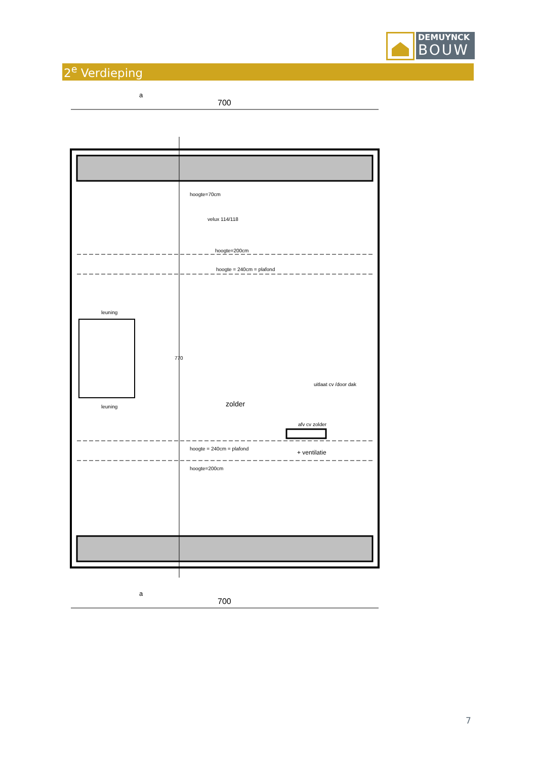DEMUYNCK
BOUW
2<sup>e</sup> Verdieping
700
a
hoogte=70cm
velux 114/118
hoogte=200cm
hoogte = 240cm = plafond
leuning
leuning
770
zolder
uitlaat cv /door dak
afv cv zolder
hoogte = 240cm = plafond
+ ventilatie
hoogte=200cm
700
a
7